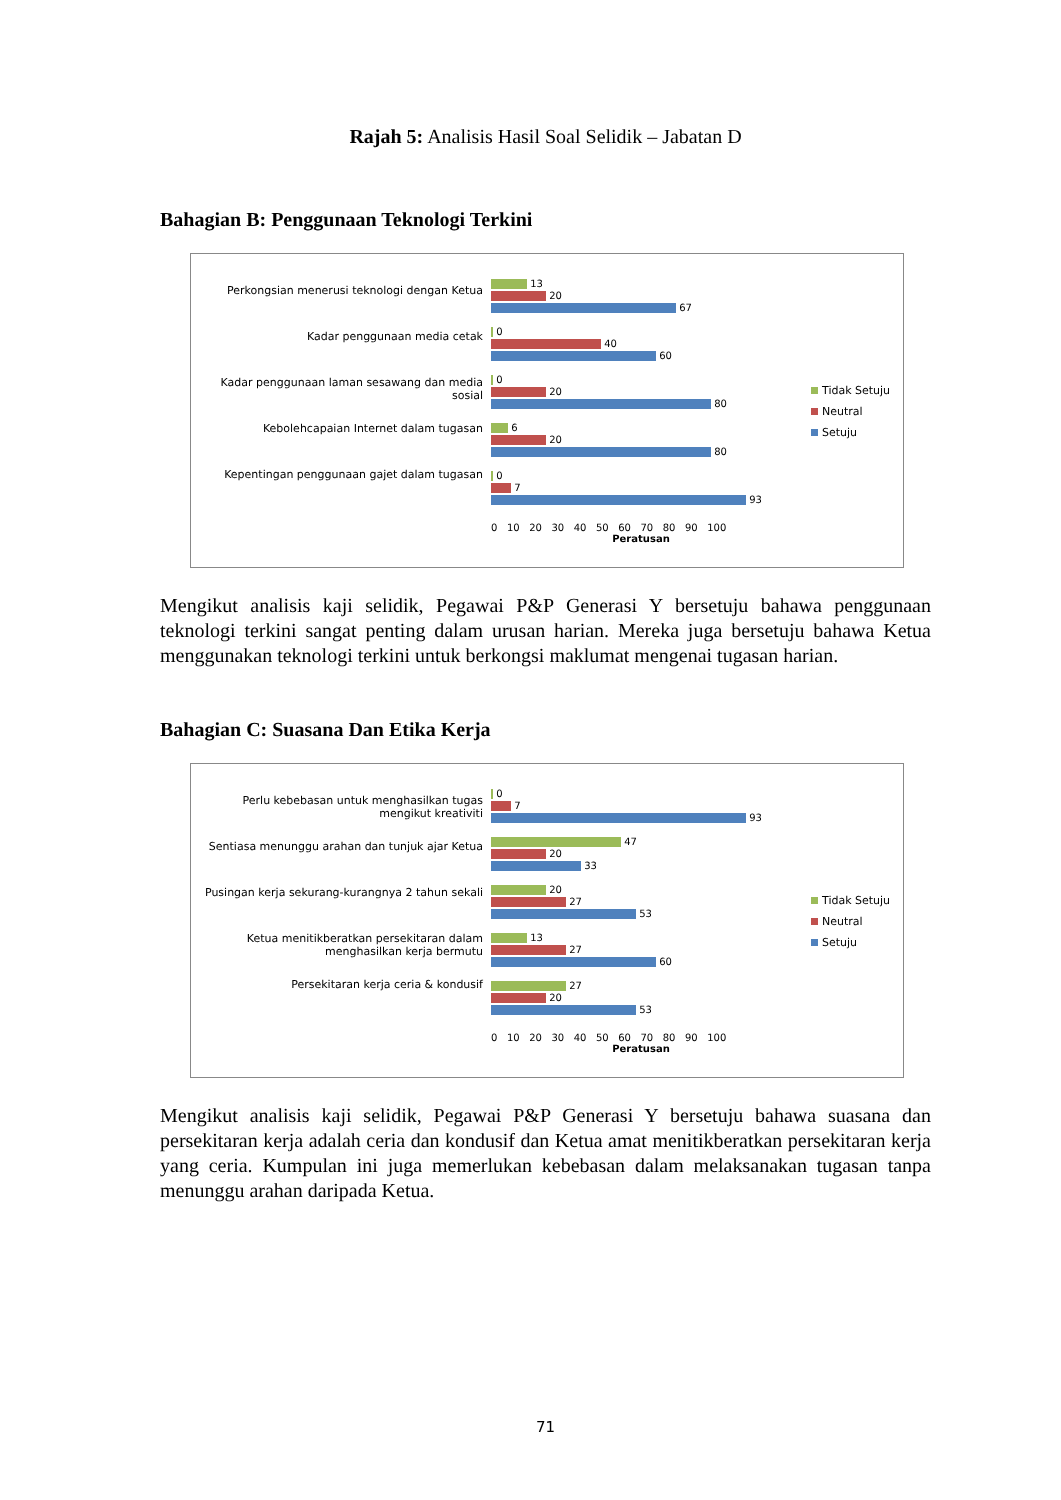Rajah 5: Analisis Hasil Soal Selidik – Jabatan D
Bahagian B: Penggunaan Teknologi Terkini
Perkongsian menerusi teknologi dengan Ketua
Kadar penggunaan media cetak
Kadar penggunaan laman sesawang dan media sosial
Kebolehcapaian Internet dalam tugasan
Kepentingan penggunaan gajet dalam tugasan
13
20
67
0
40
60
0
20
80
6
20
80
0
7
93
0 10 20 30 40 50 60 70 80 90 100
Peratusan
Tidak Setuju
Neutral
Setuju
Mengikut analisis kaji selidik, Pegawai P&P Generasi Y bersetuju bahawa penggunaan teknologi terkini sangat penting dalam urusan harian. Mereka juga bersetuju bahawa Ketua menggunakan teknologi terkini untuk berkongsi maklumat mengenai tugasan harian.
Bahagian C: Suasana Dan Etika Kerja
Perlu kebebasan untuk menghasilkan tugas mengikut kreativiti
Sentiasa menunggu arahan dan tunjuk ajar Ketua
Pusingan kerja sekurang-kurangnya 2 tahun sekali
Ketua menitikberatkan persekitaran dalam menghasilkan kerja bermutu
Persekitaran kerja ceria & kondusif
0
7
93
47
20
33
20
27
53
13
27
60
27
20
53
0 10 20 30 40 50 60 70 80 90 100
Peratusan
Tidak Setuju
Neutral
Setuju
Mengikut analisis kaji selidik, Pegawai P&P Generasi Y bersetuju bahawa suasana dan persekitaran kerja adalah ceria dan kondusif dan Ketua amat menitikberatkan persekitaran kerja yang ceria. Kumpulan ini juga memerlukan kebebasan dalam melaksanakan tugasan tanpa menunggu arahan daripada Ketua.
71